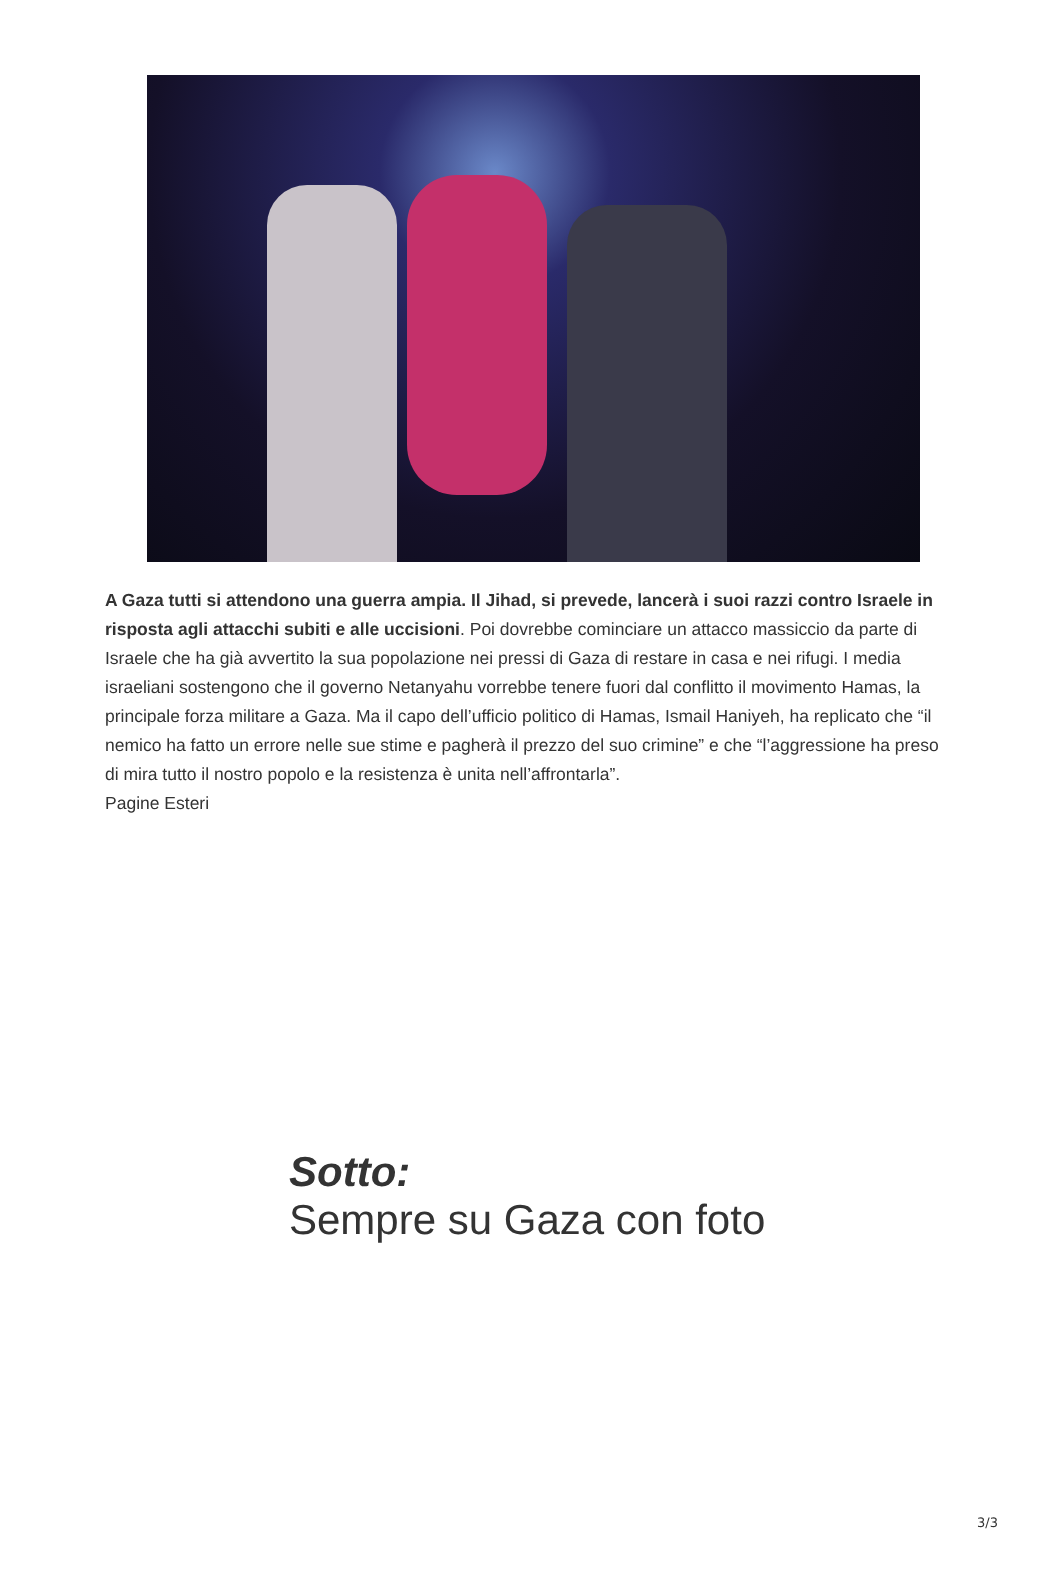A Gaza tutti si attendono una guerra ampia. Il Jihad, si prevede, lancerà i suoi razzi contro Israele in risposta agli attacchi subiti e alle uccisioni. Poi dovrebbe cominciare un attacco massiccio da parte di Israele che ha già avvertito la sua popolazione nei pressi di Gaza di restare in casa e nei rifugi. I media israeliani sostengono che il governo Netanyahu vorrebbe tenere fuori dal conflitto il movimento Hamas, la principale forza militare a Gaza. Ma il capo dell’ufficio politico di Hamas, Ismail Haniyeh, ha replicato che “il nemico ha fatto un errore nelle sue stime e pagherà il prezzo del suo crimine” e che “l’aggressione ha preso di mira tutto il nostro popolo e la resistenza è unita nell’affrontarla”.
Pagine Esteri
Sotto:
Sempre su Gaza con foto
3/3